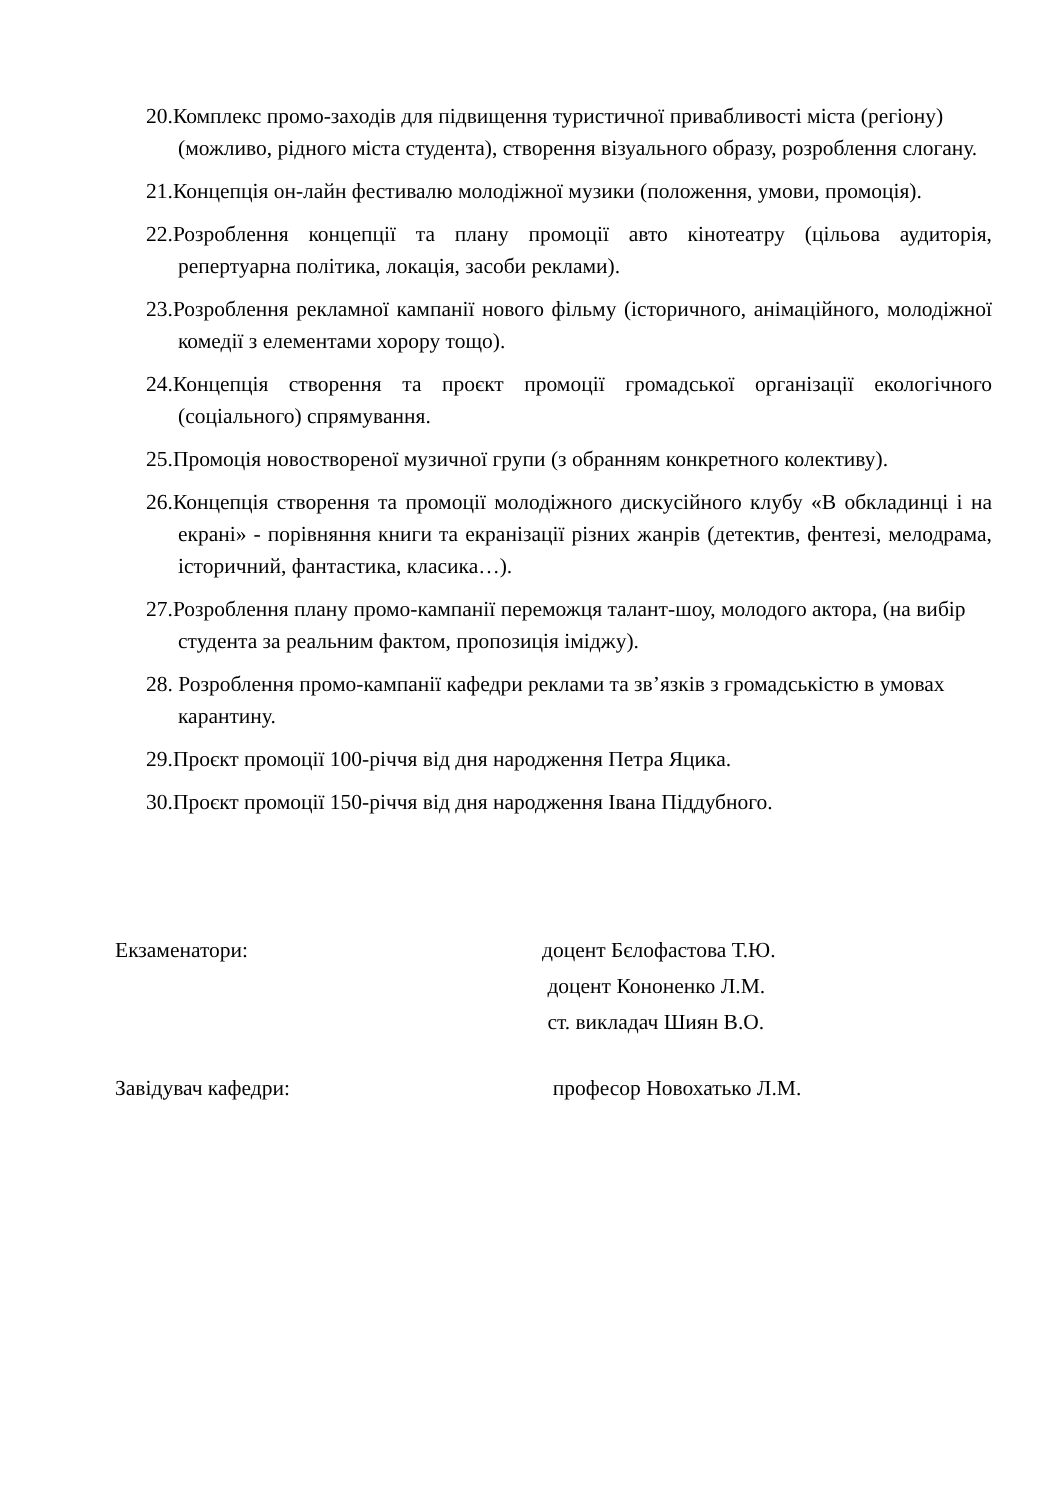20.Комплекс промо-заходів для підвищення туристичної привабливості міста (регіону) (можливо, рідного міста студента), створення візуального образу, розроблення слогану.
21.Концепція он-лайн фестивалю молодіжної музики (положення, умови, промоція).
22.Розроблення концепції та плану промоції авто кінотеатру (цільова аудиторія, репертуарна політика, локація, засоби реклами).
23.Розроблення рекламної кампанії нового фільму (історичного, анімаційного, молодіжної комедії з елементами хорору тощо).
24.Концепція створення та проєкт промоції громадської організації екологічного (соціального) спрямування.
25.Промоція новоствореної музичної групи (з обранням конкретного колективу).
26.Концепція створення та промоції молодіжного дискусійного клубу «В обкладинці і на екрані» - порівняння книги та екранізації різних жанрів (детектив, фентезі, мелодрама, історичний, фантастика, класика…).
27.Розроблення плану промо-кампанії переможця талант-шоу, молодого актора, (на вибір студента за реальним фактом, пропозиція іміджу).
28. Розроблення промо-кампанії кафедри реклами та зв’язків з громадськістю в умовах карантину.
29.Проєкт промоції 100-річчя від дня народження Петра Яцика.
30.Проєкт промоції 150-річчя від дня народження Івана Піддубного.
Екзаменатори: доцент Бєлофастова Т.Ю.
доцент Кононенко Л.М.
ст. викладач Шиян В.О.
Завідувач кафедри: професор Новохатько Л.М.